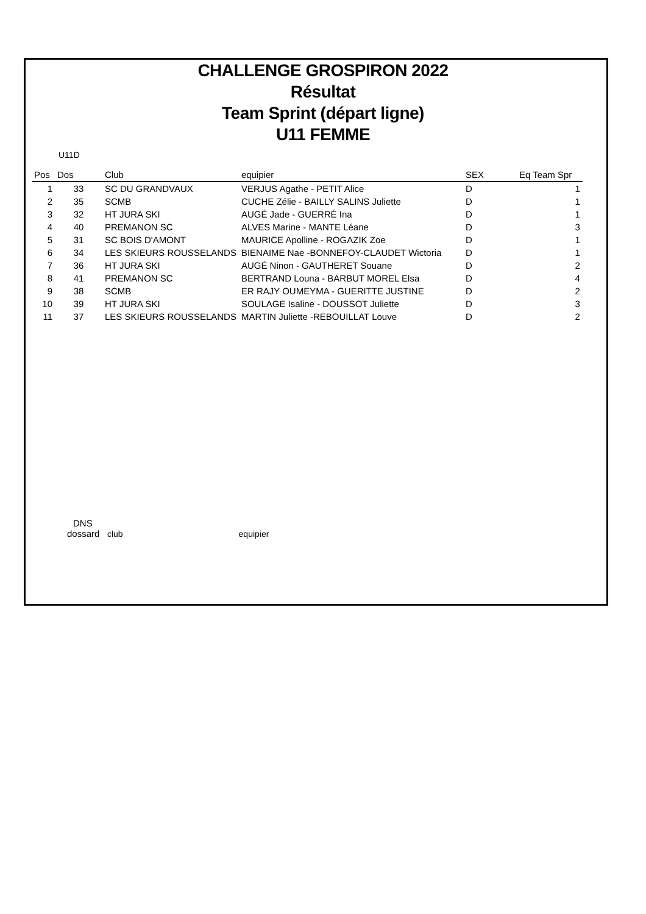CHALLENGE GROSPIRON 2022
Résultat
Team Sprint (départ ligne)
U11 FEMME
U11D
| Pos | Dos | Club | equipier | SEX | Eq Team Spr |
| --- | --- | --- | --- | --- | --- |
| 1 | 33 | SC DU GRANDVAUX | VERJUS Agathe - PETIT Alice | D | 1 |
| 2 | 35 | SCMB | CUCHE Zélie - BAILLY SALINS Juliette | D | 1 |
| 3 | 32 | HT JURA SKI | AUGÉ Jade - GUERRÉ Ina | D | 1 |
| 4 | 40 | PREMANON SC | ALVES Marine - MANTE Léane | D | 3 |
| 5 | 31 | SC BOIS D'AMONT | MAURICE Apolline - ROGAZIK Zoe | D | 1 |
| 6 | 34 | LES SKIEURS ROUSSELANDS | BIENAIME Nae -BONNEFOY-CLAUDET Wictoria | D | 1 |
| 7 | 36 | HT JURA SKI | AUGÉ Ninon - GAUTHERET Souane | D | 2 |
| 8 | 41 | PREMANON SC | BERTRAND Louna - BARBUT MOREL Elsa | D | 4 |
| 9 | 38 | SCMB | ER RAJY OUMEYMA - GUERITTE JUSTINE | D | 2 |
| 10 | 39 | HT JURA SKI | SOULAGE Isaline - DOUSSOT Juliette | D | 3 |
| 11 | 37 | LES SKIEURS ROUSSELANDS | MARTIN Juliette -REBOUILLAT Louve | D | 2 |
DNS
dossard club equipier